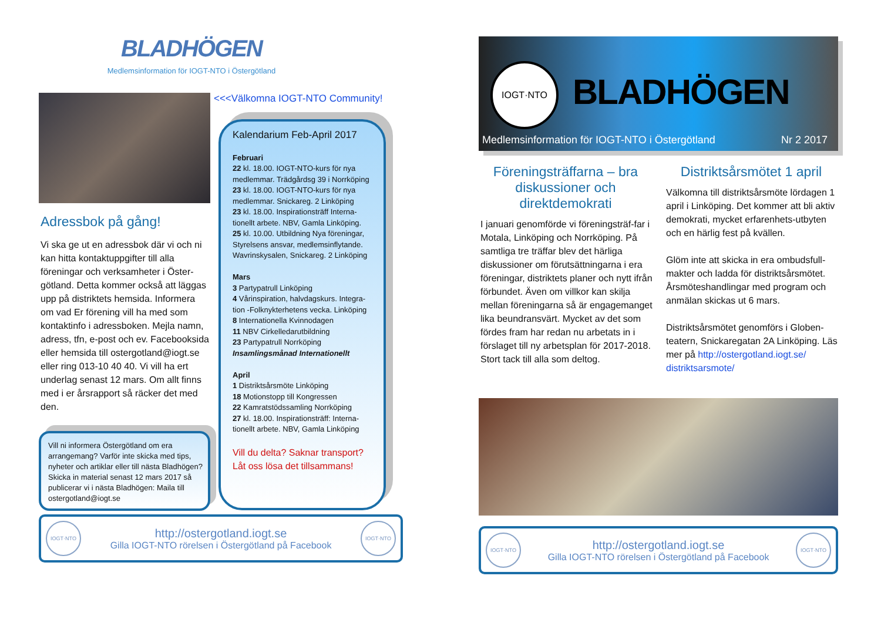BLADHÖGEN
Medlemsinformation för IOGT-NTO i Östergötland
Adressbok på gång!
Vi ska ge ut en adressbok där vi och ni kan hitta kontaktuppgifter till alla föreningar och verksamheter i Öster-götland. Detta kommer också att läggas upp på distriktets hemsida. Informera om vad Er förening vill ha med som kontaktinfo i adressboken. Mejla namn, adress, tfn, e-post och ev. Facebooksida eller hemsida till ostergotland@iogt.se eller ring 013-10 40 40. Vi vill ha ert underlag senast 12 mars. Om allt finns med i er årsrapport så räcker det med den.
Vill ni informera Östergötland om era arrangemang? Varför inte skicka med tips, nyheter och artiklar eller till nästa Bladhögen? Skicka in material senast 12 mars 2017 så publicerar vi i nästa Bladhögen: Maila till ostergotland@iogt.se
<<<Välkomna IOGT-NTO Community!
Kalendarium Feb-April 2017
Februari
22 kl. 18.00. IOGT-NTO-kurs för nya medlemmar. Trädgårdsg 39 i Norrköping
23 kl. 18.00. IOGT-NTO-kurs för nya medlemmar. Snickareg. 2 Linköping
23 kl. 18.00. Inspirationsträff Interna-tionellt arbete. NBV, Gamla Linköping.
25 kl. 10.00. Utbildning Nya föreningar, Styrelsens ansvar, medlemsinflytande. Wavrinskysalen, Snickareg. 2 Linköping
Mars
3 Partypatrull Linköping
4 Vårinspiration, halvdagskurs. Integra-tion -Folknykterhetens vecka. Linköping
8 Internationella Kvinnodagen
11 NBV Cirkelledarutbildning
23 Partypatrull Norrköping
Insamlingsmånad Internationellt
April
1 Distriktsårsmöte Linköping
18 Motionstopp till Kongressen
22 Kamratstödssamling Norrköping
27 kl. 18.00. Inspirationsträff: Interna-tionellt arbete. NBV, Gamla Linköping
Vill du delta? Saknar transport? Låt oss lösa det tillsammans!
IOGT·NTO
http://ostergotland.iogt.se
Gilla IOGT-NTO rörelsen i Östergötland på Facebook
IOGT·NTO
IOGT·NTO
BLADHÖGEN
Medlemsinformation för IOGT-NTO i Östergötland Nr 2 2017
Föreningsträffarna – bra diskussioner och direktdemokrati
I januari genomförde vi föreningsträf-far i Motala, Linköping och Norrköping. På samtliga tre träffar blev det härliga diskussioner om förutsättningarna i era föreningar, distriktets planer och nytt ifrån förbundet. Även om villkor kan skilja mellan föreningarna så är engagemanget lika beundransvärt. Mycket av det som fördes fram har redan nu arbetats in i förslaget till ny arbetsplan för 2017-2018.
Stort tack till alla som deltog.
Distriktsårsmötet 1 april
Välkomna till distriktsårsmöte lördagen 1 april i Linköping. Det kommer att bli aktiv demokrati, mycket erfarenhets-utbyten och en härlig fest på kvällen.
Glöm inte att skicka in era ombudsfull-makter och ladda för distriktsårsmötet. Årsmöteshandlingar med program och anmälan skickas ut 6 mars.
Distriktsårsmötet genomförs i Globen-teatern, Snickaregatan 2A Linköping. Läs mer på http://ostergotland.iogt.se/ distriktsarsmote/
IOGT·NTO
http://ostergotland.iogt.se
Gilla IOGT-NTO rörelsen i Östergötland på Facebook
IOGT·NTO